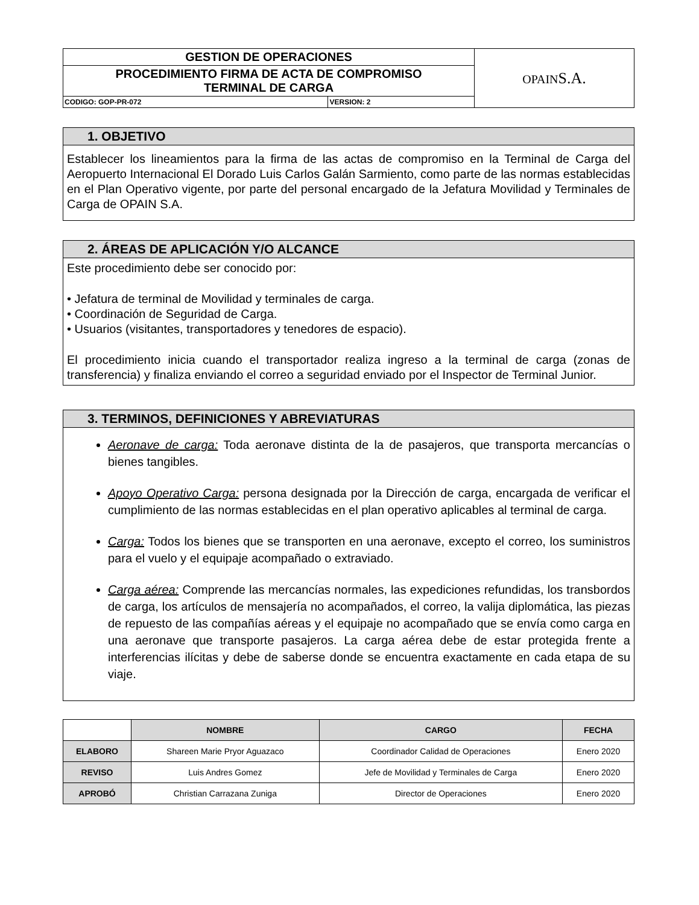| GESTION DE OPERACIONES | | OPAIN S.A. |
| PROCEDIMIENTO FIRMA DE ACTA DE COMPROMISO TERMINAL DE CARGA | | |
| CODIGO: GOP-PR-072 | VERSION: 2 | |
1. OBJETIVO
Establecer los lineamientos para la firma de las actas de compromiso en la Terminal de Carga del Aeropuerto Internacional El Dorado Luis Carlos Galán Sarmiento, como parte de las normas establecidas en el Plan Operativo vigente, por parte del personal encargado de la Jefatura Movilidad y Terminales de Carga de OPAIN S.A.
2. ÁREAS DE APLICACIÓN Y/O ALCANCE
Este procedimiento debe ser conocido por:
• Jefatura de terminal de Movilidad y terminales de carga.
• Coordinación de Seguridad de Carga.
• Usuarios (visitantes, transportadores y tenedores de espacio).
El procedimiento inicia cuando el transportador realiza ingreso a la terminal de carga (zonas de transferencia) y finaliza enviando el correo a seguridad enviado por el Inspector de Terminal Junior.
3. TERMINOS, DEFINICIONES Y ABREVIATURAS
Aeronave de carga: Toda aeronave distinta de la de pasajeros, que transporta mercancías o bienes tangibles.
Apoyo Operativo Carga: persona designada por la Dirección de carga, encargada de verificar el cumplimiento de las normas establecidas en el plan operativo aplicables al terminal de carga.
Carga: Todos los bienes que se transporten en una aeronave, excepto el correo, los suministros para el vuelo y el equipaje acompañado o extraviado.
Carga aérea: Comprende las mercancías normales, las expediciones refundidas, los transbordos de carga, los artículos de mensajería no acompañados, el correo, la valija diplomática, las piezas de repuesto de las compañías aéreas y el equipaje no acompañado que se envía como carga en una aeronave que transporte pasajeros. La carga aérea debe de estar protegida frente a interferencias ilícitas y debe de saberse donde se encuentra exactamente en cada etapa de su viaje.
| | NOMBRE | CARGO | FECHA |
| --- | --- | --- | --- |
| ELABORO | Shareen Marie Pryor Aguazaco | Coordinador Calidad de Operaciones | Enero 2020 |
| REVISO | Luis Andres Gomez | Jefe de Movilidad y Terminales de Carga | Enero 2020 |
| APROBÓ | Christian Carrazana Zuniga | Director de Operaciones | Enero 2020 |